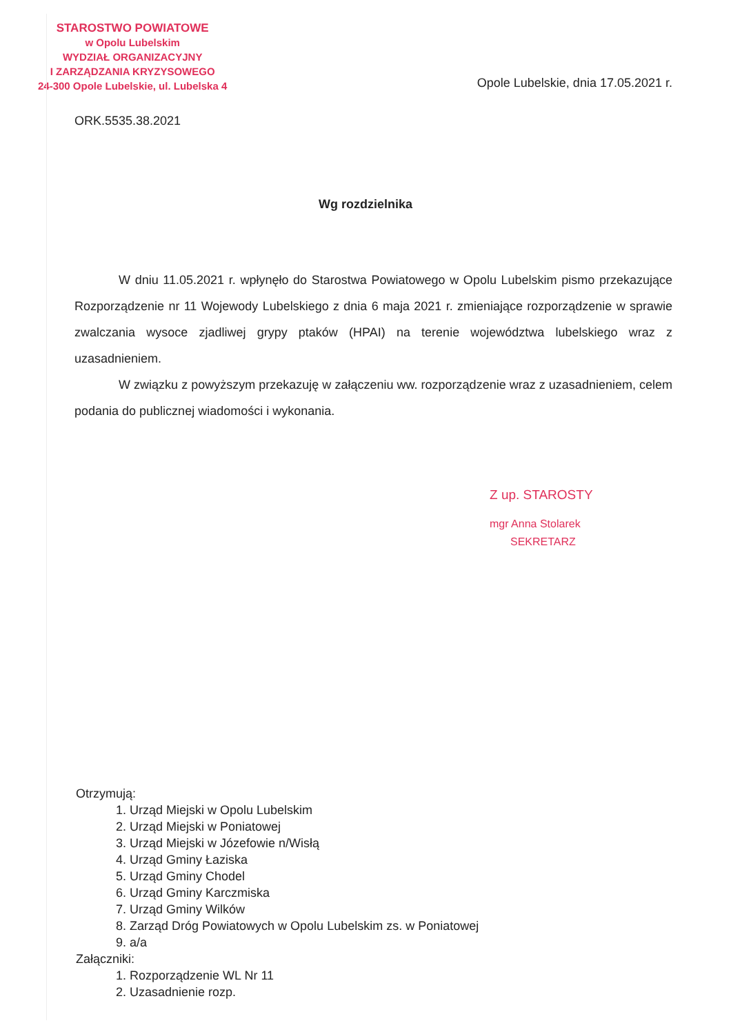STAROSTWO POWIATOWE
w Opolu Lubelskim
WYDZIAŁ ORGANIZACYJNY
I ZARZĄDZANIA KRYZYSOWEGO
24-300 Opole Lubelskie, ul. Lubelska 4
Opole Lubelskie, dnia 17.05.2021 r.
ORK.5535.38.2021
Wg rozdzielnika
W dniu 11.05.2021 r. wpłynęło do Starostwa Powiatowego w Opolu Lubelskim pismo przekazujące Rozporządzenie nr 11 Wojewody Lubelskiego z dnia 6 maja 2021 r. zmieniające rozporządzenie w sprawie zwalczania wysoce zjadliwej grypy ptaków (HPAI) na terenie województwa lubelskiego wraz z uzasadnieniem.
W związku z powyższym przekazuję w załączeniu ww. rozporządzenie wraz z uzasadnieniem, celem podania do publicznej wiadomości i wykonania.
Z up. STAROSTY
mgr Anna Stolarek
SEKRETARZ
Otrzymują:
1. Urząd Miejski w Opolu Lubelskim
2. Urząd Miejski w Poniatowej
3. Urząd Miejski w Józefowie n/Wisłą
4. Urząd Gminy Łaziska
5. Urząd Gminy Chodel
6. Urząd Gminy Karczmiska
7. Urząd Gminy Wilków
8. Zarząd Dróg Powiatowych w Opolu Lubelskim zs. w Poniatowej
9. a/a
Załączniki:
1. Rozporządzenie WL Nr 11
2. Uzasadnienie rozp.